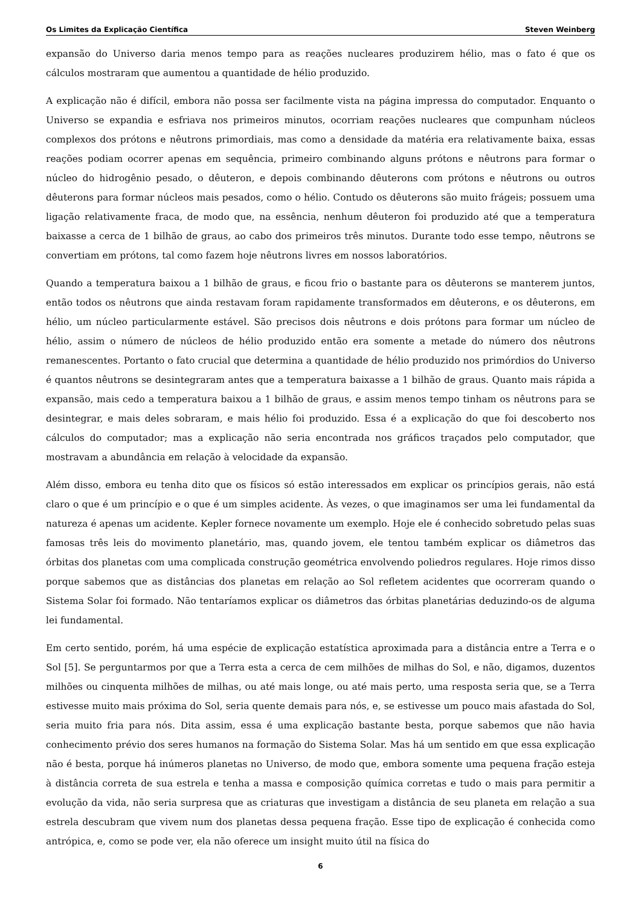Os Limites da Explicação Científica Steven Weinberg
expansão do Universo daria menos tempo para as reações nucleares produzirem hélio, mas o fato é que os cálculos mostraram que aumentou a quantidade de hélio produzido.
A explicação não é difícil, embora não possa ser facilmente vista na página impressa do computador. Enquanto o Universo se expandia e esfriava nos primeiros minutos, ocorriam reações nucleares que compunham núcleos complexos dos prótons e nêutrons primordiais, mas como a densidade da matéria era relativamente baixa, essas reações podiam ocorrer apenas em sequência, primeiro combinando alguns prótons e nêutrons para formar o núcleo do hidrogênio pesado, o dêuteron, e depois combinando dêuterons com prótons e nêutrons ou outros dêuterons para formar núcleos mais pesados, como o hélio. Contudo os dêuterons são muito frágeis; possuem uma ligação relativamente fraca, de modo que, na essência, nenhum dêuteron foi produzido até que a temperatura baixasse a cerca de 1 bilhão de graus, ao cabo dos primeiros três minutos. Durante todo esse tempo, nêutrons se convertiam em prótons, tal como fazem hoje nêutrons livres em nossos laboratórios.
Quando a temperatura baixou a 1 bilhão de graus, e ficou frio o bastante para os dêuterons se manterem juntos, então todos os nêutrons que ainda restavam foram rapidamente transformados em dêuterons, e os dêuterons, em hélio, um núcleo particularmente estável. São precisos dois nêutrons e dois prótons para formar um núcleo de hélio, assim o número de núcleos de hélio produzido então era somente a metade do número dos nêutrons remanescentes. Portanto o fato crucial que determina a quantidade de hélio produzido nos primórdios do Universo é quantos nêutrons se desintegraram antes que a temperatura baixasse a 1 bilhão de graus. Quanto mais rápida a expansão, mais cedo a temperatura baixou a 1 bilhão de graus, e assim menos tempo tinham os nêutrons para se desintegrar, e mais deles sobraram, e mais hélio foi produzido. Essa é a explicação do que foi descoberto nos cálculos do computador; mas a explicação não seria encontrada nos gráficos traçados pelo computador, que mostravam a abundância em relação à velocidade da expansão.
Além disso, embora eu tenha dito que os físicos só estão interessados em explicar os princípios gerais, não está claro o que é um princípio e o que é um simples acidente. Às vezes, o que imaginamos ser uma lei fundamental da natureza é apenas um acidente. Kepler fornece novamente um exemplo. Hoje ele é conhecido sobretudo pelas suas famosas três leis do movimento planetário, mas, quando jovem, ele tentou também explicar os diâmetros das órbitas dos planetas com uma complicada construção geométrica envolvendo poliedros regulares. Hoje rimos disso porque sabemos que as distâncias dos planetas em relação ao Sol refletem acidentes que ocorreram quando o Sistema Solar foi formado. Não tentaríamos explicar os diâmetros das órbitas planetárias deduzindo-os de alguma lei fundamental.
Em certo sentido, porém, há uma espécie de explicação estatística aproximada para a distância entre a Terra e o Sol [5]. Se perguntarmos por que a Terra esta a cerca de cem milhões de milhas do Sol, e não, digamos, duzentos milhões ou cinquenta milhões de milhas, ou até mais longe, ou até mais perto, uma resposta seria que, se a Terra estivesse muito mais próxima do Sol, seria quente demais para nós, e, se estivesse um pouco mais afastada do Sol, seria muito fria para nós. Dita assim, essa é uma explicação bastante besta, porque sabemos que não havia conhecimento prévio dos seres humanos na formação do Sistema Solar. Mas há um sentido em que essa explicação não é besta, porque há inúmeros planetas no Universo, de modo que, embora somente uma pequena fração esteja à distância correta de sua estrela e tenha a massa e composição química corretas e tudo o mais para permitir a evolução da vida, não seria surpresa que as criaturas que investigam a distância de seu planeta em relação a sua estrela descubram que vivem num dos planetas dessa pequena fração. Esse tipo de explicação é conhecida como antrópica, e, como se pode ver, ela não oferece um insight muito útil na física do
6